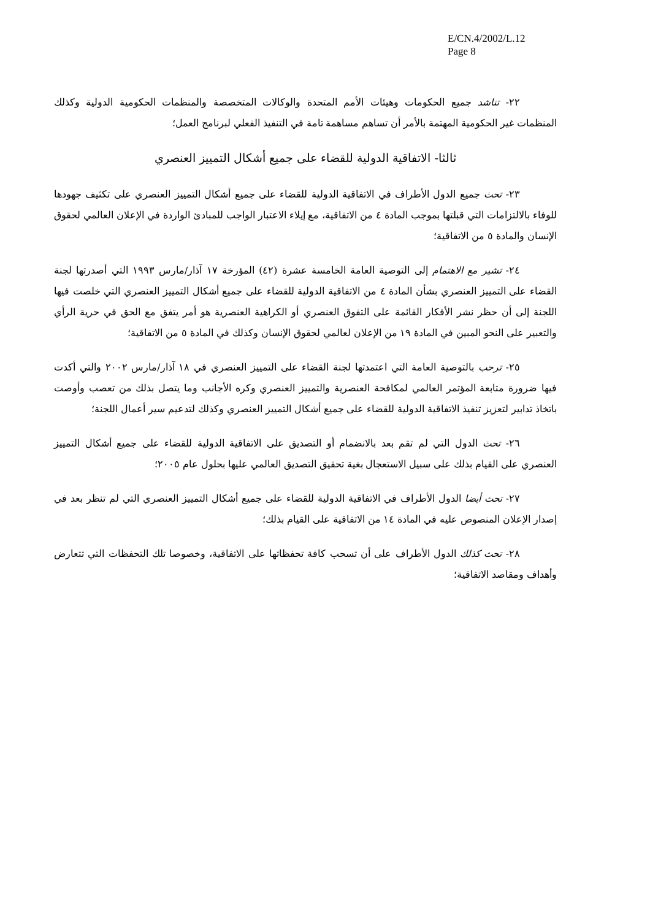E/CN.4/2002/L.12
Page 8
٢٢- تناشد جميع الحكومات وهيئات الأمم المتحدة والوكالات المتخصصة والمنظمات الحكومية الدولية وكذلك المنظمات غير الحكومية المهتمة بالأمر أن تساهم مساهمة تامة في التنفيذ الفعلي لبرنامج العمل؛
ثالثا- الاتفاقية الدولية للقضاء على جميع أشكال التمييز العنصري
٢٣- تحث جميع الدول الأطراف في الاتفاقية الدولية للقضاء على جميع أشكال التمييز العنصري على تكثيف جهودها للوفاء بالالتزامات التي قبلتها بموجب المادة ٤ من الاتفاقية، مع إيلاء الاعتبار الواجب للمبادئ الواردة في الإعلان العالمي لحقوق الإنسان والمادة ٥ من الاتفاقية؛
٢٤- تشير مع الاهتمام إلى التوصية العامة الخامسة عشرة (٤٢) المؤرخة ١٧ آذار/مارس ١٩٩٣ التي أصدرتها لجنة القضاء على التمييز العنصري بشأن المادة ٤ من الاتفاقية الدولية للقضاء على جميع أشكال التمييز العنصري التي خلصت فيها اللجنة إلى أن حظر نشر الأفكار القائمة على التفوق العنصري أو الكراهية العنصرية هو أمر يتفق مع الحق في حرية الرأي والتعبير على النحو المبين في المادة ١٩ من الإعلان لعالمي لحقوق الإنسان وكذلك في المادة ٥ من الاتفاقية؛
٢٥- ترحب بالتوصية العامة التي اعتمدتها لجنة القضاء على التمييز العنصري في ١٨ آذار/مارس ٢٠٠٢ والتي أكدت فيها ضرورة متابعة المؤتمر العالمي لمكافحة العنصرية والتمييز العنصري وكره الأجانب وما يتصل بذلك من تعصب وأوصت باتخاذ تدابير لتعزيز تنفيذ الاتفاقية الدولية للقضاء على جميع أشكال التمييز العنصري وكذلك لتدعيم سير أعمال اللجنة؛
٢٦- تحث الدول التي لم تقم بعد بالانضمام أو التصديق على الاتفاقية الدولية للقضاء على جميع أشكال التمييز العنصري على القيام بذلك على سبيل الاستعجال بغية تحقيق التصديق العالمي عليها بحلول عام ٢٠٠٥؛
٢٧- تحث أيضا الدول الأطراف في الاتفاقية الدولية للقضاء على جميع أشكال التمييز العنصري التي لم تنظر بعد في إصدار الإعلان المنصوص عليه في المادة ١٤ من الاتفاقية على القيام بذلك؛
٢٨- تحث كذلك الدول الأطراف على أن تسحب كافة تحفظاتها على الاتفاقية، وخصوصا تلك التحفظات التي تتعارض وأهداف ومقاصد الاتفاقية؛